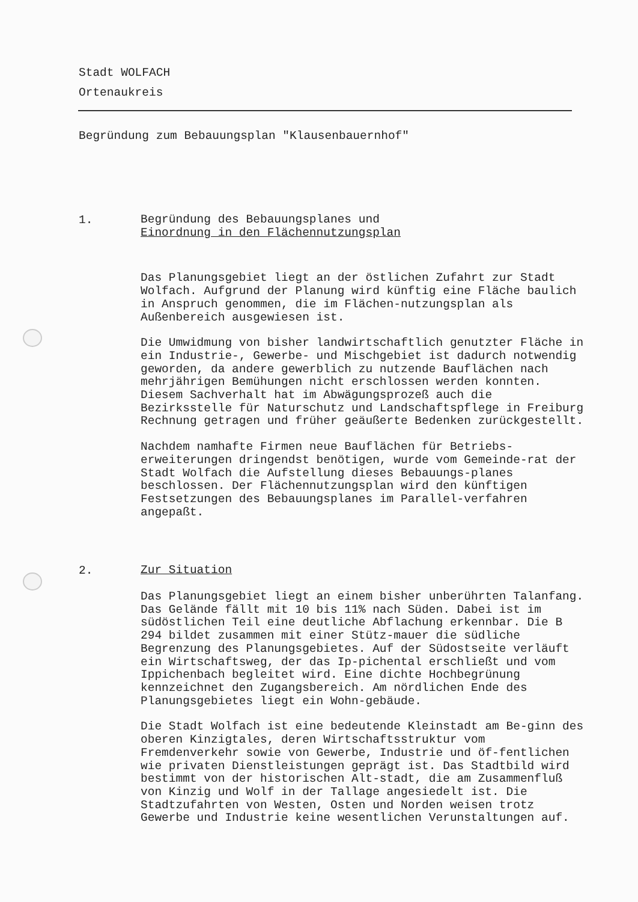Stadt WOLFACH
Ortenaukreis
Begründung zum Bebauungsplan "Klausenbauernhof"
1.
Begründung des Bebauungsplanes und
Einordnung in den Flächennutzungsplan
Das Planungsgebiet liegt an der östlichen Zufahrt zur Stadt Wolfach. Aufgrund der Planung wird künftig eine Fläche baulich in Anspruch genommen, die im Flächen-nutzungsplan als Außenbereich ausgewiesen ist.
Die Umwidmung von bisher landwirtschaftlich genutzter Fläche in ein Industrie-, Gewerbe- und Mischgebiet ist dadurch notwendig geworden, da andere gewerblich zu nutzende Bauflächen nach mehrjährigen Bemühungen nicht erschlossen werden konnten. Diesem Sachverhalt hat im Abwägungsprozeß auch die Bezirksstelle für Naturschutz und Landschaftspflege in Freiburg Rechnung getragen und früher geäußerte Bedenken zurückgestellt.
Nachdem namhafte Firmen neue Bauflächen für Betriebs-erweiterungen dringendst benötigen, wurde vom Gemeinde-rat der Stadt Wolfach die Aufstellung dieses Bebauungs-planes beschlossen. Der Flächennutzungsplan wird den künftigen Festsetzungen des Bebauungsplanes im Parallel-verfahren angepaßt.
2.
Zur Situation
Das Planungsgebiet liegt an einem bisher unberührten Talanfang. Das Gelände fällt mit 10 bis 11% nach Süden. Dabei ist im südöstlichen Teil eine deutliche Abflachung erkennbar. Die B 294 bildet zusammen mit einer Stütz-mauer die südliche Begrenzung des Planungsgebietes. Auf der Südostseite verläuft ein Wirtschaftsweg, der das Ip-pichental erschließt und vom Ippichenbach begleitet wird. Eine dichte Hochbegrünung kennzeichnet den Zugangsbereich. Am nördlichen Ende des Planungsgebietes liegt ein Wohn-gebäude.
Die Stadt Wolfach ist eine bedeutende Kleinstadt am Be-ginn des oberen Kinzigtales, deren Wirtschaftsstruktur vom Fremdenverkehr sowie von Gewerbe, Industrie und öf-fentlichen wie privaten Dienstleistungen geprägt ist. Das Stadtbild wird bestimmt von der historischen Alt-stadt, die am Zusammenfluß von Kinzig und Wolf in der Tallage angesiedelt ist. Die Stadtzufahrten von Westen, Osten und Norden weisen trotz Gewerbe und Industrie keine wesentlichen Verunstaltungen auf.